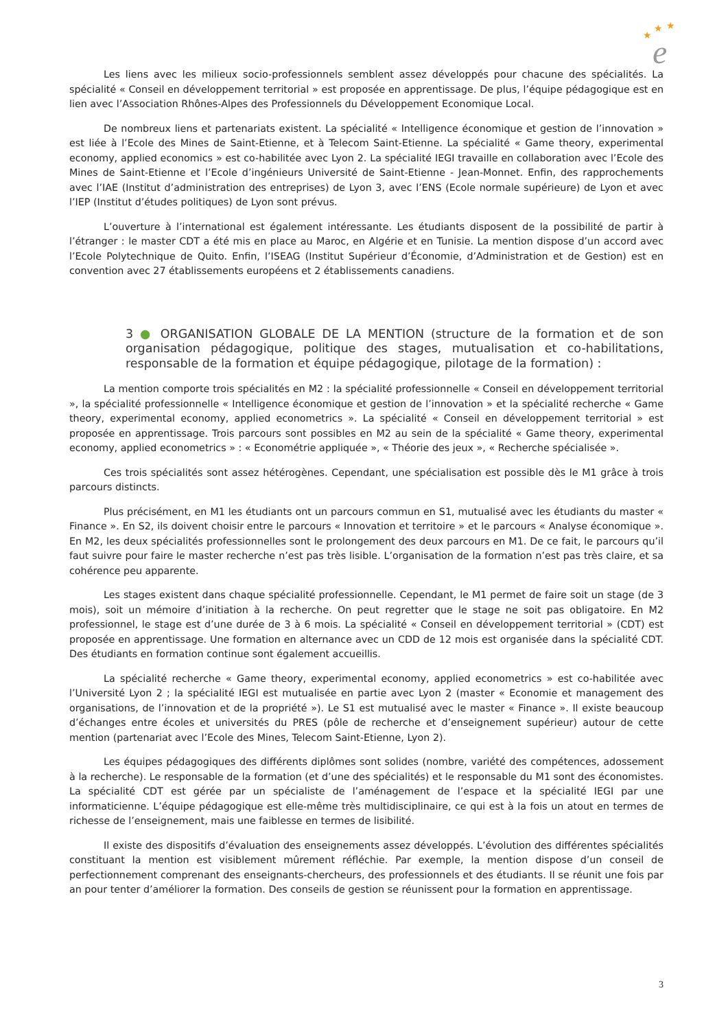★
★
★
e
Les liens avec les milieux socio-professionnels semblent assez développés pour chacune des spécialités. La spécialité « Conseil en développement territorial » est proposée en apprentissage. De plus, l’équipe pédagogique est en lien avec l’Association Rhônes-Alpes des Professionnels du Développement Economique Local.
De nombreux liens et partenariats existent. La spécialité « Intelligence économique et gestion de l’innovation » est liée à l’Ecole des Mines de Saint-Etienne, et à Telecom Saint-Etienne. La spécialité « Game theory, experimental economy, applied economics » est co-habilitée avec Lyon 2. La spécialité IEGI travaille en collaboration avec l’Ecole des Mines de Saint-Etienne et l’Ecole d’ingénieurs Université de Saint-Etienne - Jean-Monnet. Enfin, des rapprochements avec l’IAE (Institut d’administration des entreprises) de Lyon 3, avec l’ENS (Ecole normale supérieure) de Lyon et avec l’IEP (Institut d’études politiques) de Lyon sont prévus.
L’ouverture à l’international est également intéressante. Les étudiants disposent de la possibilité de partir à l’étranger : le master CDT a été mis en place au Maroc, en Algérie et en Tunisie. La mention dispose d’un accord avec l’Ecole Polytechnique de Quito. Enfin, l’ISEAG (Institut Supérieur d’Économie, d’Administration et de Gestion) est en convention avec 27 établissements européens et 2 établissements canadiens.
3 ● ORGANISATION GLOBALE DE LA MENTION (structure de la formation et de son organisation pédagogique, politique des stages, mutualisation et co-habilitations, responsable de la formation et équipe pédagogique, pilotage de la formation) :
La mention comporte trois spécialités en M2 : la spécialité professionnelle « Conseil en développement territorial », la spécialité professionnelle « Intelligence économique et gestion de l’innovation » et la spécialité recherche « Game theory, experimental economy, applied econometrics ». La spécialité « Conseil en développement territorial » est proposée en apprentissage. Trois parcours sont possibles en M2 au sein de la spécialité « Game theory, experimental economy, applied econometrics » : « Econométrie appliquée », « Théorie des jeux », « Recherche spécialisée ».
Ces trois spécialités sont assez hétérogènes. Cependant, une spécialisation est possible dès le M1 grâce à trois parcours distincts.
Plus précisément, en M1 les étudiants ont un parcours commun en S1, mutualisé avec les étudiants du master « Finance ». En S2, ils doivent choisir entre le parcours « Innovation et territoire » et le parcours « Analyse économique ». En M2, les deux spécialités professionnelles sont le prolongement des deux parcours en M1. De ce fait, le parcours qu’il faut suivre pour faire le master recherche n’est pas très lisible. L’organisation de la formation n’est pas très claire, et sa cohérence peu apparente.
Les stages existent dans chaque spécialité professionnelle. Cependant, le M1 permet de faire soit un stage (de 3 mois), soit un mémoire d’initiation à la recherche. On peut regretter que le stage ne soit pas obligatoire. En M2 professionnel, le stage est d’une durée de 3 à 6 mois. La spécialité « Conseil en développement territorial » (CDT) est proposée en apprentissage. Une formation en alternance avec un CDD de 12 mois est organisée dans la spécialité CDT. Des étudiants en formation continue sont également accueillis.
La spécialité recherche « Game theory, experimental economy, applied econometrics » est co-habilitée avec l’Université Lyon 2 ; la spécialité IEGI est mutualisée en partie avec Lyon 2 (master « Economie et management des organisations, de l’innovation et de la propriété »). Le S1 est mutualisé avec le master « Finance ». Il existe beaucoup d’échanges entre écoles et universités du PRES (pôle de recherche et d’enseignement supérieur) autour de cette mention (partenariat avec l’Ecole des Mines, Telecom Saint-Etienne, Lyon 2).
Les équipes pédagogiques des différents diplômes sont solides (nombre, variété des compétences, adossement à la recherche). Le responsable de la formation (et d’une des spécialités) et le responsable du M1 sont des économistes. La spécialité CDT est gérée par un spécialiste de l’aménagement de l’espace et la spécialité IEGI par une informaticienne. L’équipe pédagogique est elle-même très multidisciplinaire, ce qui est à la fois un atout en termes de richesse de l’enseignement, mais une faiblesse en termes de lisibilité.
Il existe des dispositifs d’évaluation des enseignements assez développés. L’évolution des différentes spécialités constituant la mention est visiblement mûrement réfléchie. Par exemple, la mention dispose d’un conseil de perfectionnement comprenant des enseignants-chercheurs, des professionnels et des étudiants. Il se réunit une fois par an pour tenter d’améliorer la formation. Des conseils de gestion se réunissent pour la formation en apprentissage.
3